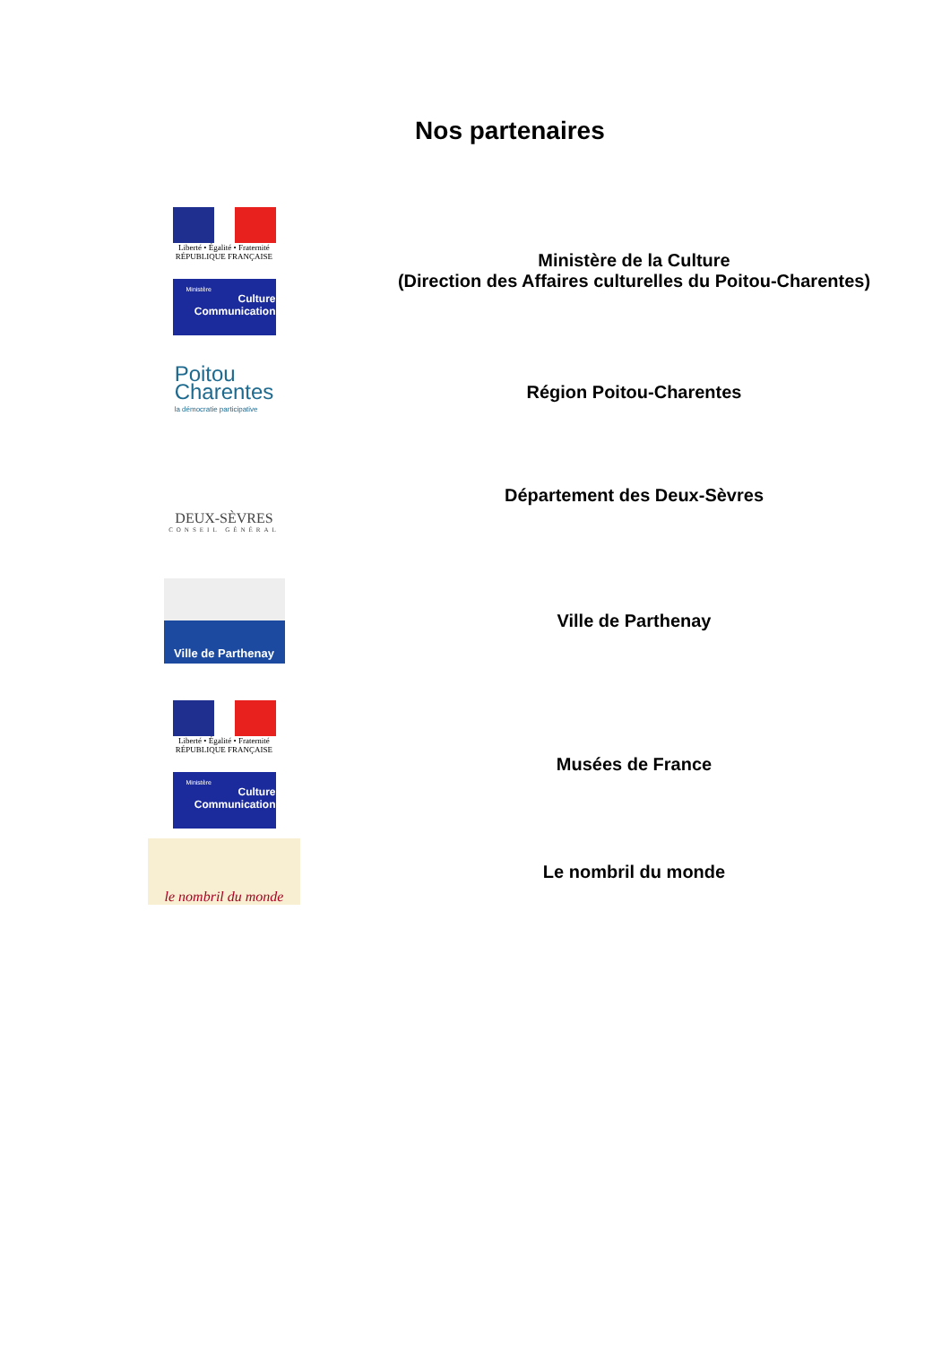Nos partenaires
Liberté • Égalité • Fraternité
RÉPUBLIQUE FRANÇAISE
Ministère
Culture
Communication
Ministère de la Culture
(Direction des Affaires culturelles du Poitou-Charentes)
Poitou
Charentes
la démocratie participative
Région Poitou-Charentes
DEUX-SÈVRES
CONSEIL GÉNÉRAL
Département des Deux-Sèvres
Ville de Parthenay
Ville de Parthenay
Liberté • Égalité • Fraternité
RÉPUBLIQUE FRANÇAISE
Ministère
Culture
Communication
Musées de France
le nombril du monde
Le nombril du monde